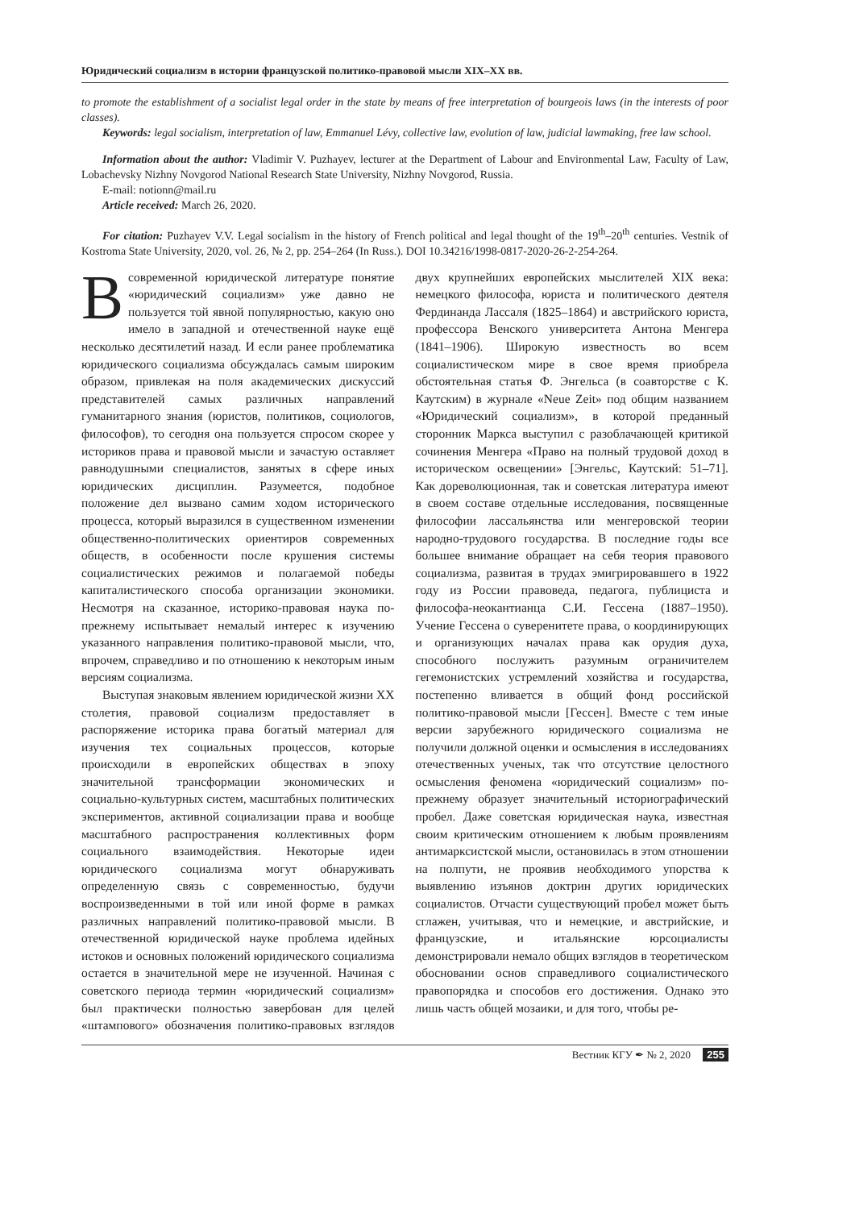Юридический социализм в истории французской политико-правовой мысли XIX–XX вв.
to promote the establishment of a socialist legal order in the state by means of free interpretation of bourgeois laws (in the interests of poor classes).
Keywords: legal socialism, interpretation of law, Emmanuel Lévy, collective law, evolution of law, judicial lawmaking, free law school.
Information about the author: Vladimir V. Puzhayev, lecturer at the Department of Labour and Environmental Law, Faculty of Law, Lobachevsky Nizhny Novgorod National Research State University, Nizhny Novgorod, Russia.
E-mail: notionn@mail.ru
Article received: March 26, 2020.
For citation: Puzhayev V.V. Legal socialism in the history of French political and legal thought of the 19<sup>th</sup>–20<sup>th</sup> centuries. Vestnik of Kostroma State University, 2020, vol. 26, № 2, pp. 254–264 (In Russ.). DOI 10.34216/1998-0817-2020-26-2-254-264.
В современной юридической литературе понятие «юридический социализм» уже давно не пользуется той явной популярностью, какую оно имело в западной и отечественной науке ещё несколько десятилетий назад. И если ранее проблематика юридического социализма обсуждалась самым широким образом, привлекая на поля академических дискуссий представителей самых различных направлений гуманитарного знания (юристов, политиков, социологов, философов), то сегодня она пользуется спросом скорее у историков права и правовой мысли и зачастую оставляет равнодушными специалистов, занятых в сфере иных юридических дисциплин. Разумеется, подобное положение дел вызвано самим ходом исторического процесса, который выразился в существенном изменении общественно-политических ориентиров современных обществ, в особенности после крушения системы социалистических режимов и полагаемой победы капиталистического способа организации экономики. Несмотря на сказанное, историко-правовая наука по-прежнему испытывает немалый интерес к изучению указанного направления политико-правовой мысли, что, впрочем, справедливо и по отношению к некоторым иным версиям социализма.
Выступая знаковым явлением юридической жизни XX столетия, правовой социализм предоставляет в распоряжение историка права богатый материал для изучения тех социальных процессов, которые происходили в европейских обществах в эпоху значительной трансформации экономических и социально-культурных систем, масштабных политических экспериментов, активной социализации права и вообще масштабного распространения коллективных форм социального взаимодействия. Некоторые идеи юридического социализма могут обнаруживать определенную связь с современностью, будучи воспроизведенными в той или иной форме в рамках различных направлений политико-правовой мысли. В отечественной юридической науке проблема идейных истоков и основных положений юридического социализма остается в значительной мере не изученной. Начиная с советского периода термин «юридический социализм» был практически полностью завербован для целей «штампового» обозначения политико-правовых взглядов двух крупнейших европейских мыслителей XIX века: немецкого философа, юриста и политического деятеля Фердинанда Лассаля (1825–1864) и австрийского юриста, профессора Венского университета Антона Менгера (1841–1906). Широкую известность во всем социалистическом мире в свое время приобрела обстоятельная статья Ф. Энгельса (в соавторстве с К. Каутским) в журнале «Neue Zeit» под общим названием «Юридический социализм», в которой преданный сторонник Маркса выступил с разоблачающей критикой сочинения Менгера «Право на полный трудовой доход в историческом освещении» [Энгельс, Каутский: 51–71]. Как дореволюционная, так и советская литература имеют в своем составе отдельные исследования, посвященные философии лассальянства или менгеровской теории народно-трудового государства. В последние годы все большее внимание обращает на себя теория правового социализма, развитая в трудах эмигрировавшего в 1922 году из России правоведа, педагога, публициста и философа-неокантианца С.И. Гессена (1887–1950). Учение Гессена о суверенитете права, о координирующих и организующих началах права как орудия духа, способного послужить разумным ограничителем гегемонистских устремлений хозяйства и государства, постепенно вливается в общий фонд российской политико-правовой мысли [Гессен]. Вместе с тем иные версии зарубежного юридического социализма не получили должной оценки и осмысления в исследованиях отечественных ученых, так что отсутствие целостного осмысления феномена «юридический социализм» по-прежнему образует значительный историографический пробел. Даже советская юридическая наука, известная своим критическим отношением к любым проявлениям антимарксистской мысли, остановилась в этом отношении на полпути, не проявив необходимого упорства к выявлению изъянов доктрин других юридических социалистов. Отчасти существующий пробел может быть сглажен, учитывая, что и немецкие, и австрийские, и французские, и итальянские юрсоциалисты демонстрировали немало общих взглядов в теоретическом обосновании основ справедливого социалистического правопорядка и способов его достижения. Однако это лишь часть общей мозаики, и для того, чтобы ре-
Вестник КГУ ✒ № 2, 2020 255